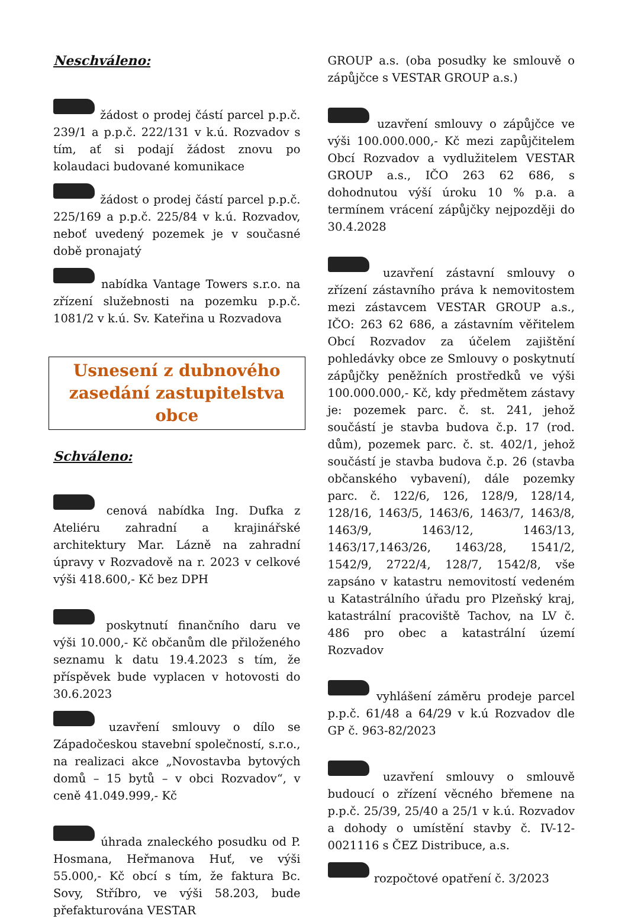Neschváleno:
žádost o prodej částí parcel p.p.č. 239/1 a p.p.č. 222/131 v k.ú. Rozvadov s tím, ať si podají žádost znovu po kolaudaci budované komunikace
žádost o prodej částí parcel p.p.č. 225/169 a p.p.č. 225/84 v k.ú. Rozvadov, neboť uvedený pozemek je v současné době pronajatý
nabídka Vantage Towers s.r.o. na zřízení služebnosti na pozemku p.p.č. 1081/2 v k.ú. Sv. Kateřina u Rozvadova
Usnesení z dubnového zasedání zastupitelstva obce
Schváleno:
cenová nabídka Ing. Dufka z Ateliéru zahradní a krajinářské architektury Mar. Lázně na zahradní úpravy v Rozvadově na r. 2023 v celkové výši 418.600,- Kč bez DPH
poskytnutí finančního daru ve výši 10.000,- Kč občanům dle přiloženého seznamu k datu 19.4.2023 s tím, že příspěvek bude vyplacen v hotovosti do 30.6.2023
uzavření smlouvy o dílo se Západočeskou stavební společností, s.r.o., na realizaci akce „Novostavba bytových domů – 15 bytů – v obci Rozvadov“, v ceně 41.049.999,- Kč
úhrada znaleckého posudku od P. Hosmana, Heřmanova Huť, ve výši 55.000,- Kč obcí s tím, že faktura Bc. Sovy, Stříbro, ve výši 58.203, bude přefakturována VESTAR
GROUP a.s. (oba posudky ke smlouvě o zápůjčce s VESTAR GROUP a.s.)
uzavření smlouvy o zápůjčce ve výši 100.000.000,- Kč mezi zapůjčitelem Obcí Rozvadov a vydlužitelem VESTAR GROUP a.s., IČO 263 62 686, s dohodnutou výší úroku 10 % p.a. a termínem vrácení zápůjčky nejpozději do 30.4.2028
uzavření zástavní smlouvy o zřízení zástavního práva k nemovitostem mezi zástavcem VESTAR GROUP a.s., IČO: 263 62 686, a zástavním věřitelem Obcí Rozvadov za účelem zajištění pohledávky obce ze Smlouvy o poskytnutí zápůjčky peněžních prostředků ve výši 100.000.000,- Kč, kdy předmětem zástavy je: pozemek parc. č. st. 241, jehož součástí je stavba budova č.p. 17 (rod. dům), pozemek parc. č. st. 402/1, jehož součástí je stavba budova č.p. 26 (stavba občanského vybavení), dále pozemky parc. č. 122/6, 126, 128/9, 128/14, 128/16, 1463/5, 1463/6, 1463/7, 1463/8, 1463/9, 1463/12, 1463/13, 1463/17,1463/26, 1463/28, 1541/2, 1542/9, 2722/4, 128/7, 1542/8, vše zapsáno v katastru nemovitostí vedeném u Katastrálního úřadu pro Plzeňský kraj, katastrální pracoviště Tachov, na LV č. 486 pro obec a katastrální území Rozvadov
vyhlášení záměru prodeje parcel p.p.č. 61/48 a 64/29 v k.ú Rozvadov dle GP č. 963-82/2023
uzavření smlouvy o smlouvě budoucí o zřízení věcného břemene na p.p.č. 25/39, 25/40 a 25/1 v k.ú. Rozvadov a dohody o umístění stavby č. IV-12-0021116 s ČEZ Distribuce, a.s.
rozpočtové opatření č. 3/2023